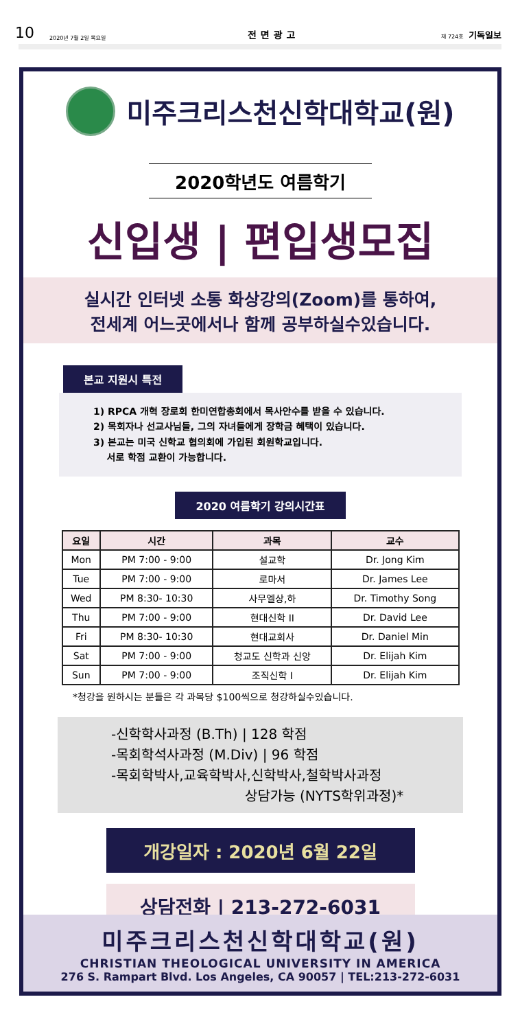10 2020년 7월 2일 목요일 전면광고 제 724호 기독일보
미주크리스천신학대학교(원)
2020학년도 여름학기
신입생 | 편입생모집
실시간 인터넷 소통 화상강의(Zoom)를 통하여,
전세계 어느곳에서나 함께 공부하실수있습니다.
본교 지원시 특전
1) RPCA 개혁 장로회 한미연합총회에서 목사안수를 받을 수 있습니다.
2) 목회자나 선교사님들, 그의 자녀들에게 장학금 혜택이 있습니다.
3) 본교는 미국 신학교 협의회에 가입된 회원학교입니다.
서로 학점 교환이 가능합니다.
2020 여름학기 강의시간표
| 요일 | 시간 | 과목 | 교수 |
| --- | --- | --- | --- |
| Mon | PM 7:00 - 9:00 | 설교학 | Dr. Jong Kim |
| Tue | PM 7:00 - 9:00 | 로마서 | Dr. James Lee |
| Wed | PM 8:30- 10:30 | 사무엘상,하 | Dr. Timothy Song |
| Thu | PM 7:00 - 9:00 | 현대신학 II | Dr. David Lee |
| Fri | PM 8:30- 10:30 | 현대교회사 | Dr. Daniel Min |
| Sat | PM 7:00 - 9:00 | 청교도 신학과 신앙 | Dr. Elijah Kim |
| Sun | PM 7:00 - 9:00 | 조직신학 I | Dr. Elijah Kim |
*청강을 원하시는 분들은 각 과목당 $100씩으로 청강하실수있습니다.
-신학학사과정 (B.Th) | 128 학점
-목회학석사과정 (M.Div) | 96 학점
-목회학박사,교육학박사,신학박사,철학박사과정
상담가능 (NYTS학위과정)*
개강일자 : 2020년 6월 22일
상담전화 | 213-272-6031
미주크리스천신학대학교(원)
CHRISTIAN THEOLOGICAL UNIVERSITY IN AMERICA
276 S. Rampart Blvd. Los Angeles, CA 90057 | TEL:213-272-6031